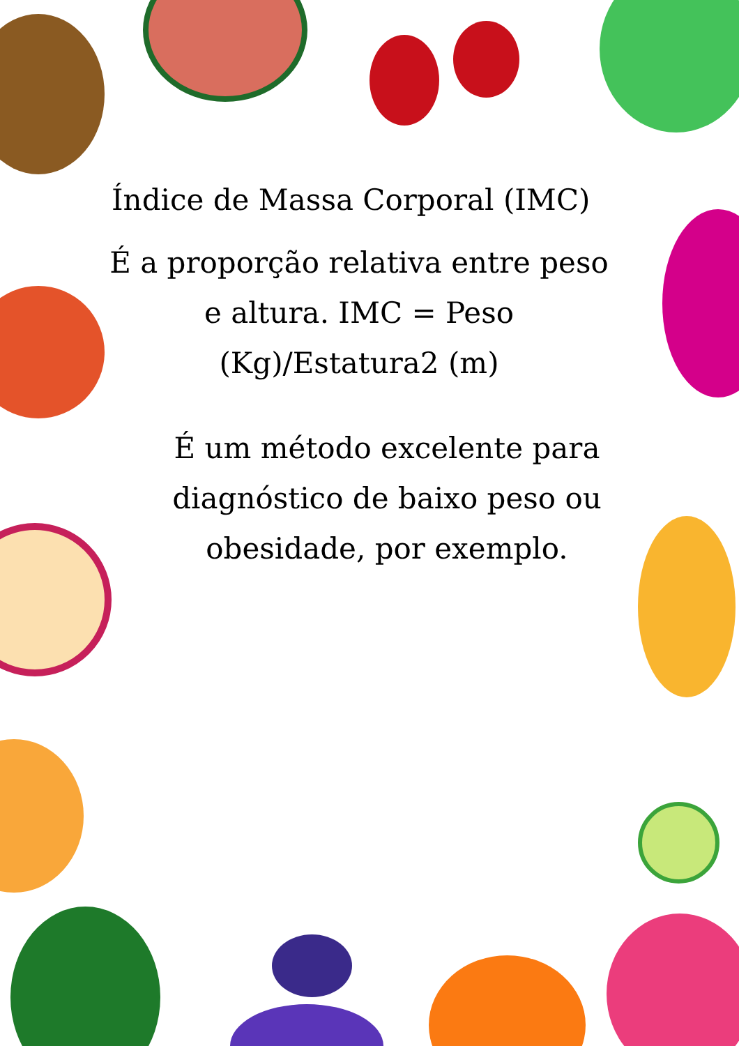Índice de Massa Corporal (IMC)
É a proporção relativa entre peso e altura. IMC = Peso (Kg)/Estatura2 (m)
É um método excelente para diagnóstico de baixo peso ou obesidade, por exemplo.